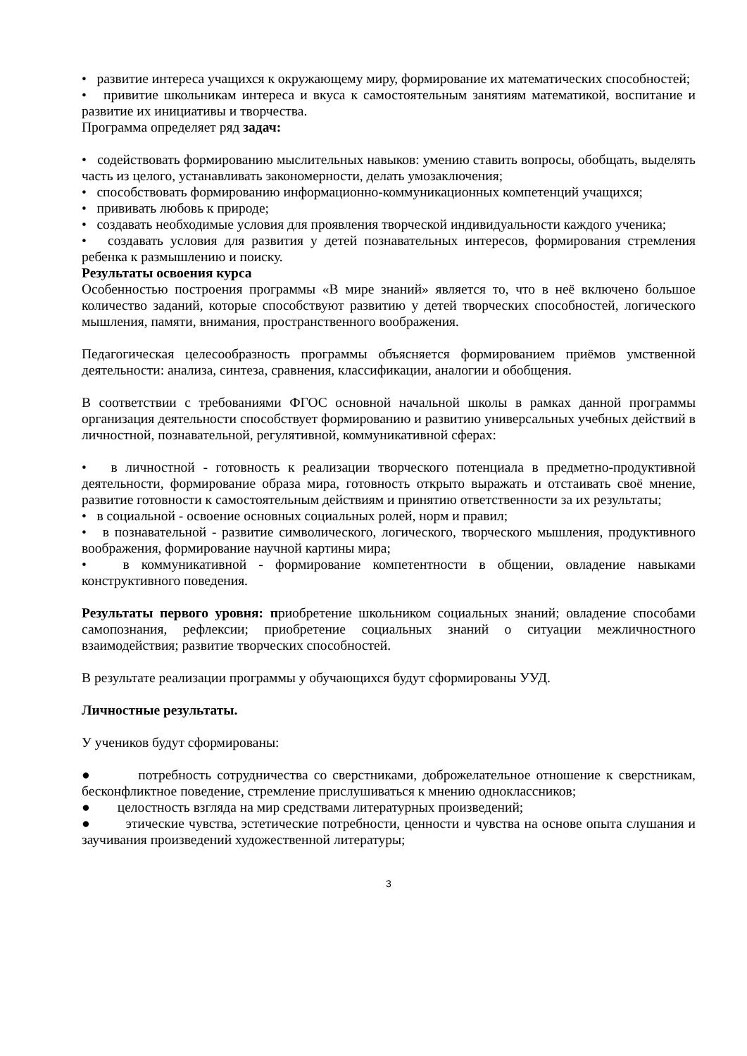• развитие интереса учащихся к окружающему миру, формирование их математических способностей;
• привитие школьникам интереса и вкуса к самостоятельным занятиям математикой, воспитание и развитие их инициативы и творчества.
Программа определяет ряд задач:
• содействовать формированию мыслительных навыков: умению ставить вопросы, обобщать, выделять часть из целого, устанавливать закономерности, делать умозаключения;
• способствовать формированию информационно-коммуникационных компетенций учащихся;
• прививать любовь к природе;
• создавать необходимые условия для проявления творческой индивидуальности каждого ученика;
• создавать условия для развития у детей познавательных интересов, формирования стремления ребенка к размышлению и поиску.
Результаты освоения курса
Особенностью построения программы «В мире знаний» является то, что в неё включено большое количество заданий, которые способствуют развитию у детей творческих способностей, логического мышления, памяти, внимания, пространственного воображения.
Педагогическая целесообразность программы объясняется формированием приёмов умственной деятельности: анализа, синтеза, сравнения, классификации, аналогии и обобщения.
В соответствии с требованиями ФГОС основной начальной школы в рамках данной программы организация деятельности способствует формированию и развитию универсальных учебных действий в личностной, познавательной, регулятивной, коммуникативной сферах:
• в личностной - готовность к реализации творческого потенциала в предметно-продуктивной деятельности, формирование образа мира, готовность открыто выражать и отстаивать своё мнение, развитие готовности к самостоятельным действиям и принятию ответственности за их результаты;
• в социальной - освоение основных социальных ролей, норм и правил;
• в познавательной - развитие символического, логического, творческого мышления, продуктивного воображения, формирование научной картины мира;
• в коммуникативной - формирование компетентности в общении, овладение навыками конструктивного поведения.
Результаты первого уровня: приобретение школьником социальных знаний; овладение способами самопознания, рефлексии; приобретение социальных знаний о ситуации межличностного взаимодействия; развитие творческих способностей.
В результате реализации программы у обучающихся будут сформированы УУД.
Личностные результаты.
У учеников будут сформированы:
● потребность сотрудничества со сверстниками, доброжелательное отношение к сверстникам, бесконфликтное поведение, стремление прислушиваться к мнению одноклассников;
● целостность взгляда на мир средствами литературных произведений;
● этические чувства, эстетические потребности, ценности и чувства на основе опыта слушания и заучивания произведений художественной литературы;
3